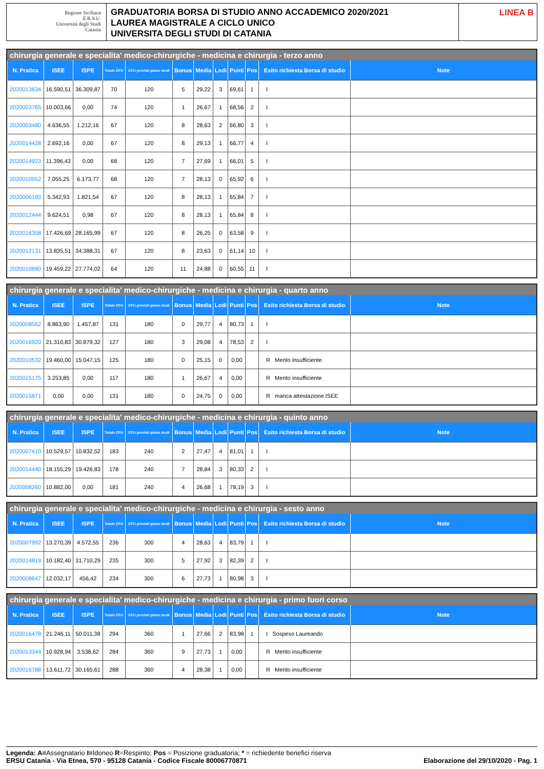Regione Siciliana
E.R.S.U.
Università degli Studi
Catania
GRADUATORIA BORSA DI STUDIO ANNO ACCADEMICO 2020/2021
LAUREA MAGISTRALE A CICLO UNICO
UNIVERSITA DEGLI STUDI DI CATANIA
LINEA B
chirurgia generale e specialita' medico-chirurgiche - medicina e chirurgia - terzo anno
| N. Pratica | ISEE | ISPE | Totale CFU | CFU previsti piano studi | Bonus | Media | Lodi | Punti | Pos | Esito richiesta Borsa di studio | Note |
| --- | --- | --- | --- | --- | --- | --- | --- | --- | --- | --- | --- |
| 2020013634 | 16.590,51 | 36.309,87 | 70 | 120 | 5 | 29,22 | 3 | 69,61 | 1 | I | |
| 2020003765 | 10.003,66 | 0,00 | 74 | 120 | 1 | 26,67 | 1 | 68,56 | 2 | I | |
| 2020003480 | 4.636,55 | 1.212,16 | 67 | 120 | 8 | 28,63 | 2 | 66,80 | 3 | I | |
| 2020014428 | 2.692,16 | 0,00 | 67 | 120 | 8 | 29,13 | 1 | 66,77 | 4 | I | |
| 2020014923 | 11.396,43 | 0,00 | 68 | 120 | 7 | 27,69 | 1 | 66,01 | 5 | I | |
| 2020010952 | 7.055,25 | 6.173,77 | 68 | 120 | 7 | 28,13 | 0 | 65,92 | 6 | I | |
| 2020006193 | 5.342,93 | 1.821,54 | 67 | 120 | 8 | 28,13 | 1 | 65,84 | 7 | I | |
| 2020012444 | 9.624,51 | 0,98 | 67 | 120 | 8 | 28,13 | 1 | 65,84 | 8 | I | |
| 2020016358 | 17.426,69 | 28.165,99 | 67 | 120 | 8 | 26,25 | 0 | 63,58 | 9 | I | |
| 2020012131 | 13.835,51 | 34.388,31 | 67 | 120 | 8 | 23,63 | 0 | 61,14 | 10 | I | |
| 2020010880 | 19.459,22 | 27.774,02 | 64 | 120 | 11 | 24,88 | 0 | 60,55 | 11 | I | |
chirurgia generale e specialita' medico-chirurgiche - medicina e chirurgia - quarto anno
| N. Pratica | ISEE | ISPE | Totale CFU | CFU previsti piano studi | Bonus | Media | Lodi | Punti | Pos | Esito richiesta Borsa di studio | Note |
| --- | --- | --- | --- | --- | --- | --- | --- | --- | --- | --- | --- |
| 2020008562 | 8.863,90 | 1.457,87 | 131 | 180 | 0 | 29,77 | 4 | 80,73 | 1 | I | |
| 2020016920 | 21.310,83 | 30.879,32 | 127 | 180 | 3 | 29,08 | 4 | 78,53 | 2 | I | |
| 2020010532 | 19.460,00 | 15.047,15 | 125 | 180 | 0 | 25,15 | 0 | 0,00 | | R Merito insufficiente | |
| 2020015175 | 3.253,85 | 0,00 | 117 | 180 | 1 | 26,67 | 4 | 0,00 | | R Merito insufficiente | |
| 2020015871 | 0,00 | 0,00 | 131 | 180 | 0 | 24,75 | 0 | 0,00 | | R manca attestazione ISEE | |
chirurgia generale e specialita' medico-chirurgiche - medicina e chirurgia - quinto anno
| N. Pratica | ISEE | ISPE | Totale CFU | CFU previsti piano studi | Bonus | Media | Lodi | Punti | Pos | Esito richiesta Borsa di studio | Note |
| --- | --- | --- | --- | --- | --- | --- | --- | --- | --- | --- | --- |
| 2020007410 | 10.529,57 | 10.832,52 | 183 | 240 | 2 | 27,47 | 4 | 81,01 | 1 | I | |
| 2020014440 | 18.155,29 | 19.426,83 | 178 | 240 | 7 | 28,84 | 3 | 80,33 | 2 | I | |
| 2020008260 | 10.882,00 | 0,00 | 181 | 240 | 4 | 26,68 | 1 | 78,19 | 3 | I | |
chirurgia generale e specialita' medico-chirurgiche - medicina e chirurgia - sesto anno
| N. Pratica | ISEE | ISPE | Totale CFU | CFU previsti piano studi | Bonus | Media | Lodi | Punti | Pos | Esito richiesta Borsa di studio | Note |
| --- | --- | --- | --- | --- | --- | --- | --- | --- | --- | --- | --- |
| 2020007992 | 13.270,39 | 4.572,55 | 236 | 300 | 4 | 28,63 | 4 | 83,79 | 1 | I | |
| 2020014819 | 10.182,40 | 31.710,29 | 235 | 300 | 5 | 27,92 | 3 | 82,39 | 2 | I | |
| 2020008647 | 12.032,17 | 456,42 | 234 | 300 | 6 | 27,73 | 1 | 80,98 | 3 | I | |
chirurgia generale e specialita' medico-chirurgiche - medicina e chirurgia - primo fuori corso
| N. Pratica | ISEE | ISPE | Totale CFU | CFU previsti piano studi | Bonus | Media | Lodi | Punti | Pos | Esito richiesta Borsa di studio | Note |
| --- | --- | --- | --- | --- | --- | --- | --- | --- | --- | --- | --- |
| 2020016478 | 21.246,11 | 50.011,38 | 294 | 360 | 1 | 27,66 | 2 | 83,98 | 1 | I Sospeso Laureando | |
| 2020013344 | 10.928,94 | 3.538,62 | 284 | 360 | 9 | 27,73 | 1 | 0,00 | | R Merito insufficiente | |
| 2020016788 | 13.611,72 | 30.165,61 | 288 | 360 | 4 | 28,38 | 1 | 0,00 | | R Merito insufficiente | |
Legenda: A=Assegnatario I=Idoneo R=Respinto; Pos = Posizione graduatoria; * = richiedente benefici riserva
ERSU Catania - Via Etnea, 570 - 95128 Catania - Codice Fiscale 80006770871 Elaborazione del 29/10/2020 - Pag. 1